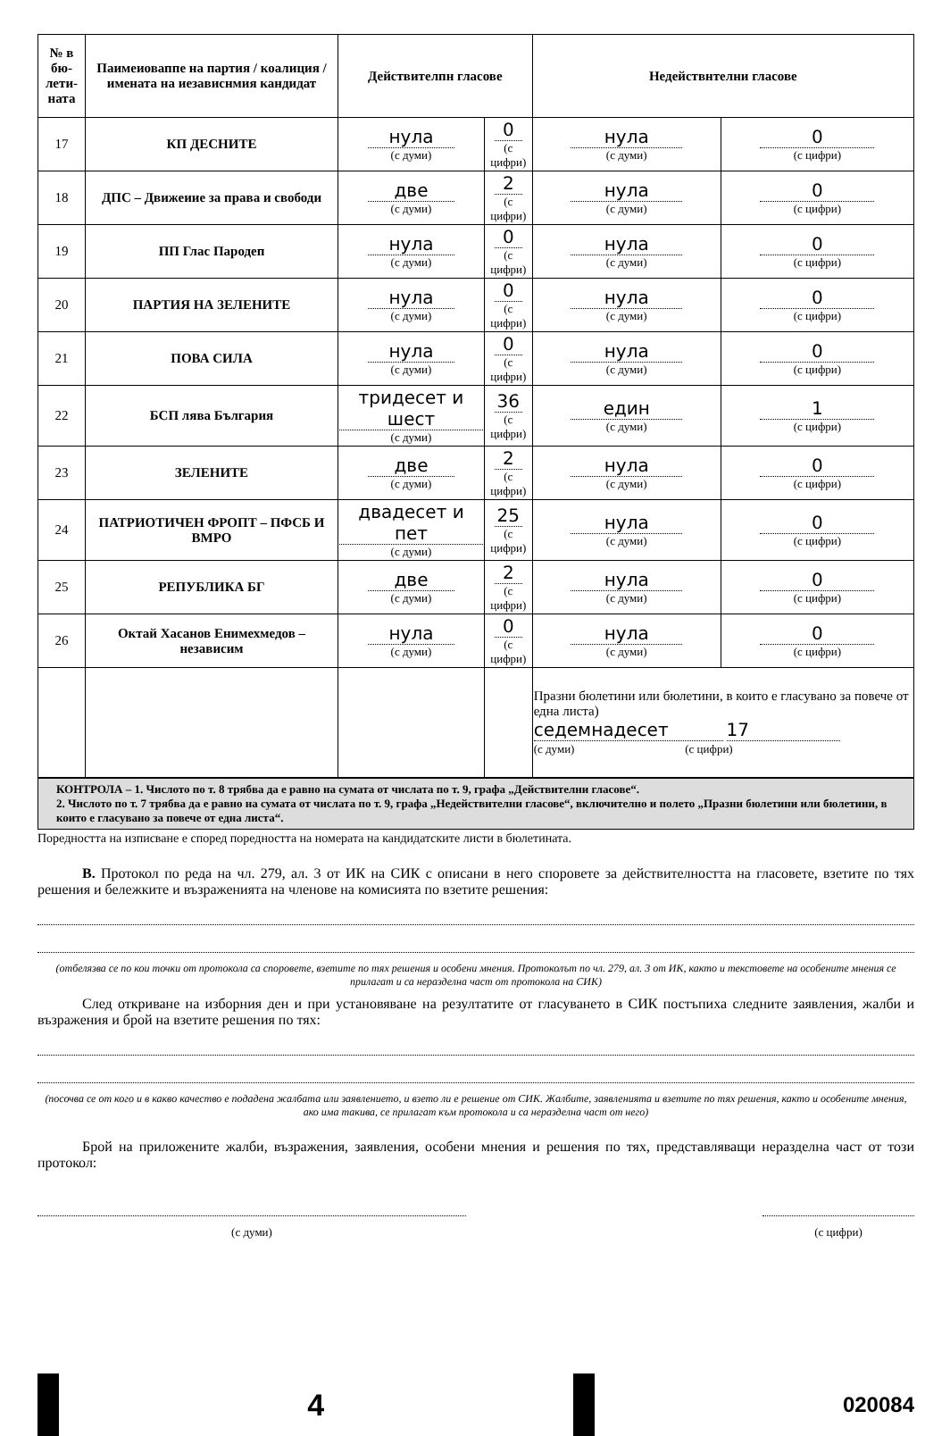| № в бю-лети-ната | Паимеиоваппе на партия / коалиция / имената на иезависнмия кандидат | Действителпн гласове | | Недействнтелни гласове | |
| --- | --- | --- | --- | --- | --- |
| 17 | КП ДЕСНИТЕ | нула (с думи) | 0 (с цифри) | нула (с думи) | 0 (с цифри) |
| 18 | ДПС – Движеиие за права и свободи | две (с думи) | 2 (с цифри) | нула (с думи) | 0 (с цифри) |
| 19 | ПП Глас Пародеп | нула (с думи) | 0 (с цифри) | нула (с думи) | 0 (с цифри) |
| 20 | ПАРТИЯ НА ЗЕЛЕНИТЕ | нула (с думи) | 0 (с цифри) | нула (с думи) | 0 (с цифри) |
| 21 | ПОВА СИЛА | нула (с думи) | 0 (с цифри) | нула (с думи) | 0 (с цифри) |
| 22 | БСП лява България | тридесет и шест (с думи) | 36 (с цифри) | един (с думи) | 1 (с цифри) |
| 23 | ЗЕЛЕНИТЕ | две (с думи) | 2 (с цифри) | нула (с думи) | 0 (с цифри) |
| 24 | ПАТРИОТИЧЕН ФРОПТ – ПФСБ И ВМРО | двадесет и пет (с думи) | 25 (с цифри) | нула (с думи) | 0 (с цифри) |
| 25 | РЕПУБЛИКА БГ | две (с думи) | 2 (с цифри) | нула (с думи) | 0 (с цифри) |
| 26 | Октай Хасанов Енимехмедов – независим | нула (с думи) | 0 (с цифри) | нула (с думи) | 0 (с цифри) |
| | | | | Празни бюлетини или бюлетини, в които е гласувано за повече от една листа) седемнадесет 17 (с думи) (с цифри) | |
КОНТРОЛА – 1. Числото по т. 8 трябва да е равно на сумата от числата по т. 9, графа „Действителни гласове“.
2. Числото по т. 7 трябва да е равно на сумата от числата по т. 9, графа „Недействителни гласове“, включително и полето „Празни бюлетини или бюлетини, в които е гласувано за повече от една листа“.
Поредността на изписване е според поредността на номерата на кандидатските листи в бюлетината.
В. Протокол по реда на чл. 279, ал. 3 от ИК на СИК с описани в него споровете за действителността на гласовете, взетите по тях решения и бележките и възраженията на членове на комисията по взетите решения:
(отбелязва се по кои точки от протокола са споровете, взетите по тях решения и особени мнения. Протоколът по чл. 279, ал. 3 от ИК, както и текстовете на особените мнения се прилагат и са неразделна част от протокола на СИК)
След откриване на изборния ден и при установяване на резултатите от гласуването в СИК постъпиха следните заявления, жалби и възражения и брой на взетите решения по тях:
(посочва се от кого и в какво качество е подадена жалбата или заявлението, и взето ли е решение от СИК. Жалбите, заявленията и взетите по тях решения, както и особените мнения, ако има такива, се прилагат към протокола и са неразделна част от него)
Брой на приложените жалби, възражения, заявления, особени мнения и решения по тях, представляващи неразделна част от този протокол:
(с думи) (с цифри)
4 020084